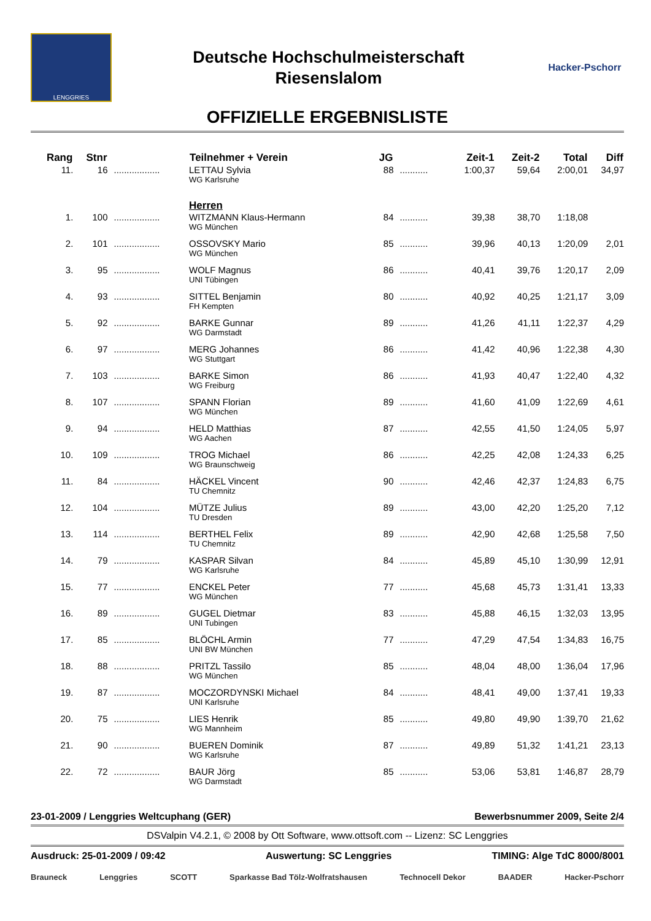LENGGRIES
Deutsche Hochschulmeisterschaft
Riesenslalom
Hacker-Pschorr
OFFIZIELLE ERGEBNISLISTE
| Rang | Stnr | | Teilnehmer + Verein | JG | | Zeit-1 | Zeit-2 | Total | Diff |
| --- | --- | --- | --- | --- | --- | --- | --- | --- | --- |
| 11. | 16 | .................. | LETTAU Sylvia WG Karlsruhe | 88 | ........... | 1:00,37 | 59,64 | 2:00,01 | 34,97 |
| | | | Herren | | | | | | |
| 1. | 100 | .................. | WITZMANN Klaus-Hermann WG München | 84 | ........... | 39,38 | 38,70 | 1:18,08 | |
| 2. | 101 | .................. | OSSOVSKY Mario WG München | 85 | ........... | 39,96 | 40,13 | 1:20,09 | 2,01 |
| 3. | 95 | .................. | WOLF Magnus UNI Tübingen | 86 | ........... | 40,41 | 39,76 | 1:20,17 | 2,09 |
| 4. | 93 | .................. | SITTEL Benjamin FH Kempten | 80 | ........... | 40,92 | 40,25 | 1:21,17 | 3,09 |
| 5. | 92 | .................. | BARKE Gunnar WG Darmstadt | 89 | ........... | 41,26 | 41,11 | 1:22,37 | 4,29 |
| 6. | 97 | .................. | MERG Johannes WG Stuttgart | 86 | ........... | 41,42 | 40,96 | 1:22,38 | 4,30 |
| 7. | 103 | .................. | BARKE Simon WG Freiburg | 86 | ........... | 41,93 | 40,47 | 1:22,40 | 4,32 |
| 8. | 107 | .................. | SPANN Florian WG München | 89 | ........... | 41,60 | 41,09 | 1:22,69 | 4,61 |
| 9. | 94 | .................. | HELD Matthias WG Aachen | 87 | ........... | 42,55 | 41,50 | 1:24,05 | 5,97 |
| 10. | 109 | .................. | TROG Michael WG Braunschweig | 86 | ........... | 42,25 | 42,08 | 1:24,33 | 6,25 |
| 11. | 84 | .................. | HÄCKEL Vincent TU Chemnitz | 90 | ........... | 42,46 | 42,37 | 1:24,83 | 6,75 |
| 12. | 104 | .................. | MÜTZE Julius TU Dresden | 89 | ........... | 43,00 | 42,20 | 1:25,20 | 7,12 |
| 13. | 114 | .................. | BERTHEL Felix TU Chemnitz | 89 | ........... | 42,90 | 42,68 | 1:25,58 | 7,50 |
| 14. | 79 | .................. | KASPAR Silvan WG Karlsruhe | 84 | ........... | 45,89 | 45,10 | 1:30,99 | 12,91 |
| 15. | 77 | .................. | ENCKEL Peter WG München | 77 | ........... | 45,68 | 45,73 | 1:31,41 | 13,33 |
| 16. | 89 | .................. | GUGEL Dietmar UNI Tubingen | 83 | ........... | 45,88 | 46,15 | 1:32,03 | 13,95 |
| 17. | 85 | .................. | BLÖCHL Armin UNI BW München | 77 | ........... | 47,29 | 47,54 | 1:34,83 | 16,75 |
| 18. | 88 | .................. | PRITZL Tassilo WG München | 85 | ........... | 48,04 | 48,00 | 1:36,04 | 17,96 |
| 19. | 87 | .................. | MOCZORDYNSKI Michael UNI Karlsruhe | 84 | ........... | 48,41 | 49,00 | 1:37,41 | 19,33 |
| 20. | 75 | .................. | LIES Henrik WG Mannheim | 85 | ........... | 49,80 | 49,90 | 1:39,70 | 21,62 |
| 21. | 90 | .................. | BUEREN Dominik WG Karlsruhe | 87 | ........... | 49,89 | 51,32 | 1:41,21 | 23,13 |
| 22. | 72 | .................. | BAUR Jörg WG Darmstadt | 85 | ........... | 53,06 | 53,81 | 1:46,87 | 28,79 |
23-01-2009 / Lenggries Weltcuphang (GER) Bewerbsnummer 2009, Seite 2/4
DSValpin V4.2.1, © 2008 by Ott Software, www.ottsoft.com -- Lizenz: SC Lenggries
Ausdruck: 25-01-2009 / 09:42 Auswertung: SC Lenggries TIMING: Alge TdC 8000/8001
Brauneck Lenggries SCOTT Sparkasse Bad Tölz-Wolfratshausen Technocell Dekor BAADER Hacker-Pschorr